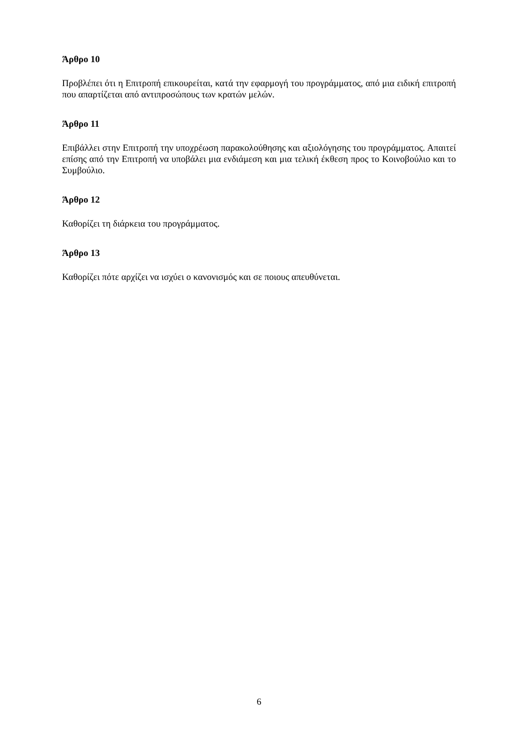Άρθρο 10
Προβλέπει ότι η Επιτροπή επικουρείται, κατά την εφαρμογή του προγράμματος, από μια ειδική επιτροπή που απαρτίζεται από αντιπροσώπους των κρατών μελών.
Άρθρο 11
Επιβάλλει στην Επιτροπή την υποχρέωση παρακολούθησης και αξιολόγησης του προγράμματος. Απαιτεί επίσης από την Επιτροπή να υποβάλει μια ενδιάμεση και μια τελική έκθεση προς το Κοινοβούλιο και το Συμβούλιο.
Άρθρο 12
Καθορίζει τη διάρκεια του προγράμματος.
Άρθρο 13
Καθορίζει πότε αρχίζει να ισχύει ο κανονισμός και σε ποιους απευθύνεται.
6